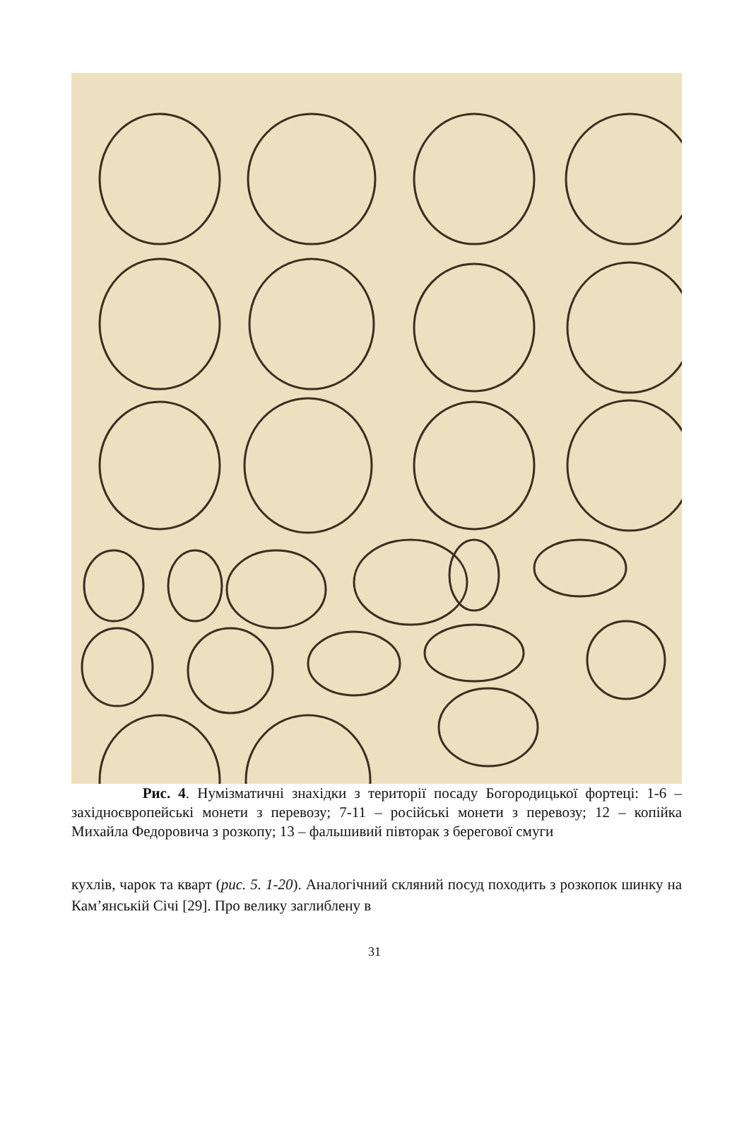Рис. 4. Нумізматичні знахідки з території посаду Богородицької фортеці: 1-6 – західноєвропейські монети з перевозу; 7-11 – російські монети з перевозу; 12 – копійка Михайла Федоровича з розкопу; 13 – фальшивий півторак з берегової смуги
кухлів, чарок та кварт (рис. 5. 1-20). Аналогічний скляний посуд походить з розкопок шинку на Кам’янській Січі [29]. Про велику заглиблену в
31